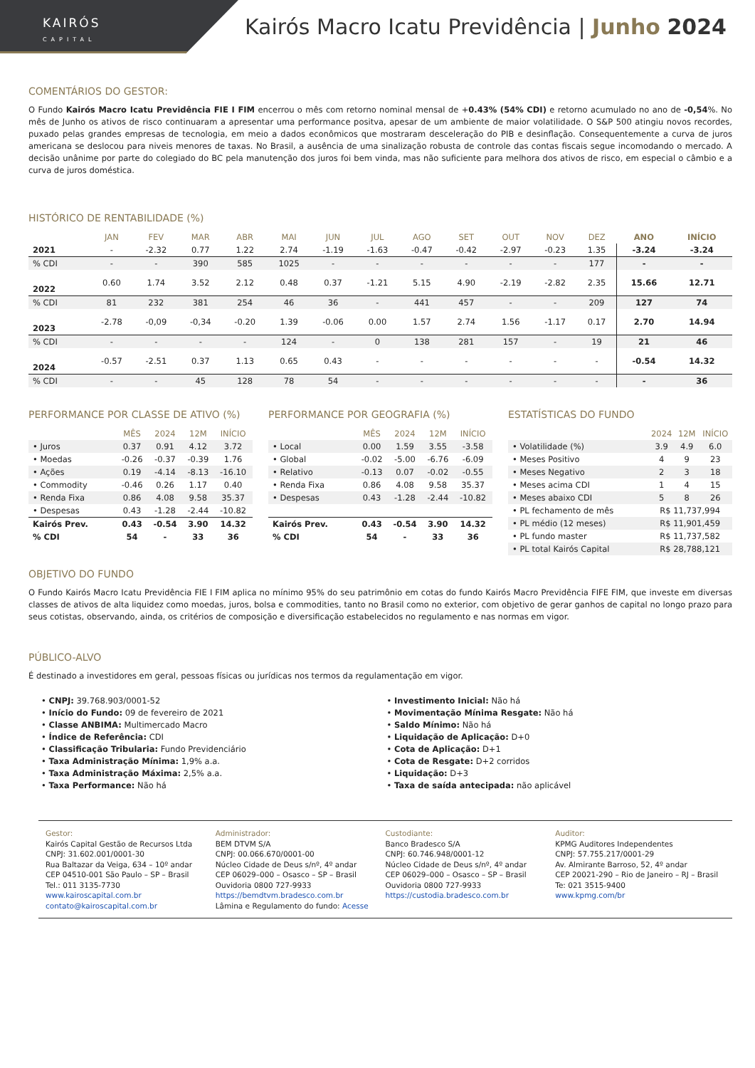KAIRÓS
CAPITAL
Kairós Macro Icatu Previdência | Junho 2024
COMENTÁRIOS DO GESTOR:
O Fundo Kairós Macro Icatu Previdência FIE I FIM encerrou o mês com retorno nominal mensal de +0.43% (54% CDI) e retorno acumulado no ano de -0,54%. No mês de Junho os ativos de risco continuaram a apresentar uma performance positva, apesar de um ambiente de maior volatilidade. O S&P 500 atingiu novos recordes, puxado pelas grandes empresas de tecnologia, em meio a dados econômicos que mostraram desceleração do PIB e desinflação. Consequentemente a curva de juros americana se deslocou para niveis menores de taxas. No Brasil, a ausência de uma sinalização robusta de controle das contas fiscais segue incomodando o mercado. A decisão unânime por parte do colegiado do BC pela manutenção dos juros foi bem vinda, mas não suficiente para melhora dos ativos de risco, em especial o câmbio e a curva de juros doméstica.
HISTÓRICO DE RENTABILIDADE (%)
| | JAN | FEV | MAR | ABR | MAI | JUN | JUL | AGO | SET | OUT | NOV | DEZ | ANO | INÍCIO |
| --- | --- | --- | --- | --- | --- | --- | --- | --- | --- | --- | --- | --- | --- | --- |
| 2021 | - | -2.32 | 0.77 | 1.22 | 2.74 | -1.19 | -1.63 | -0.47 | -0.42 | -2.97 | -0.23 | 1.35 | -3.24 | -3.24 |
| % CDI | - | - | 390 | 585 | 1025 | - | - | - | - | - | - | 177 | - | - |
| 2022 | 0.60 | 1.74 | 3.52 | 2.12 | 0.48 | 0.37 | -1.21 | 5.15 | 4.90 | -2.19 | -2.82 | 2.35 | 15.66 | 12.71 |
| % CDI | 81 | 232 | 381 | 254 | 46 | 36 | - | 441 | 457 | - | - | 209 | 127 | 74 |
| 2023 | -2.78 | -0,09 | -0,34 | -0.20 | 1.39 | -0.06 | 0.00 | 1.57 | 2.74 | 1.56 | -1.17 | 0.17 | 2.70 | 14.94 |
| % CDI | - | - | - | - | 124 | - | 0 | 138 | 281 | 157 | - | 19 | 21 | 46 |
| 2024 | -0.57 | -2.51 | 0.37 | 1.13 | 0.65 | 0.43 | - | - | - | - | - | - | -0.54 | 14.32 |
| % CDI | - | - | 45 | 128 | 78 | 54 | - | - | - | - | - | - | - | 36 |
PERFORMANCE POR CLASSE DE ATIVO (%)
| | MÊS | 2024 | 12M | INÍCIO |
| --- | --- | --- | --- | --- |
| • Juros | 0.37 | 0.91 | 4.12 | 3.72 |
| • Moedas | -0.26 | -0.37 | -0.39 | 1.76 |
| • Ações | 0.19 | -4.14 | -8.13 | -16.10 |
| • Commodity | -0.46 | 0.26 | 1.17 | 0.40 |
| • Renda Fixa | 0.86 | 4.08 | 9.58 | 35.37 |
| • Despesas | 0.43 | -1.28 | -2.44 | -10.82 |
| Kairós Prev. | 0.43 | -0.54 | 3.90 | 14.32 |
| % CDI | 54 | - | 33 | 36 |
PERFORMANCE POR GEOGRAFIA (%)
| | MÊS | 2024 | 12M | INÍCIO |
| --- | --- | --- | --- | --- |
| • Local | 0.00 | 1.59 | 3.55 | -3.58 |
| • Global | -0.02 | -5.00 | -6.76 | -6.09 |
| • Relativo | -0.13 | 0.07 | -0.02 | -0.55 |
| • Renda Fixa | 0.86 | 4.08 | 9.58 | 35.37 |
| • Despesas | 0.43 | -1.28 | -2.44 | -10.82 |
| Kairós Prev. | 0.43 | -0.54 | 3.90 | 14.32 |
| % CDI | 54 | - | 33 | 36 |
ESTATÍSTICAS DO FUNDO
| | 2024 | 12M | INÍCIO |
| --- | --- | --- | --- |
| • Volatilidade (%) | 3.9 | 4.9 | 6.0 |
| • Meses Positivo | 4 | 9 | 23 |
| • Meses Negativo | 2 | 3 | 18 |
| • Meses acima CDI | 1 | 4 | 15 |
| • Meses abaixo CDI | 5 | 8 | 26 |
| • PL fechamento de mês | R$ 11,737,994 | | |
| • PL médio (12 meses) | R$ 11,901,459 | | |
| • PL fundo master | R$ 11,737,582 | | |
| • PL total Kairós Capital | R$ 28,788,121 | | |
OBJETIVO DO FUNDO
O Fundo Kairós Macro Icatu Previdência FIE I FIM aplica no mínimo 95% do seu patrimônio em cotas do fundo Kairós Macro Previdência FIFE FIM, que investe em diversas classes de ativos de alta liquidez como moedas, juros, bolsa e commodities, tanto no Brasil como no exterior, com objetivo de gerar ganhos de capital no longo prazo para seus cotistas, observando, ainda, os critérios de composição e diversificação estabelecidos no regulamento e nas normas em vigor.
PÚBLICO-ALVO
É destinado a investidores em geral, pessoas físicas ou jurídicas nos termos da regulamentação em vigor.
• CNPJ: 39.768.903/0001-52
• Início do Fundo: 09 de fevereiro de 2021
• Classe ANBIMA: Multimercado Macro
• Índice de Referência: CDI
• Classificação Tribularia: Fundo Previdenciário
• Taxa Administração Mínima: 1,9% a.a.
• Taxa Administração Máxima: 2,5% a.a.
• Taxa Performance: Não há
• Investimento Inicial: Não há
• Movimentação Mínima Resgate: Não há
• Saldo Mínimo: Não há
• Liquidação de Aplicação: D+0
• Cota de Aplicação: D+1
• Cota de Resgate: D+2 corridos
• Liquidação: D+3
• Taxa de saída antecipada: não aplicável
Gestor:
Kairós Capital Gestão de Recursos Ltda
CNPJ: 31.602.001/0001-30
Rua Baltazar da Veiga, 634 – 10º andar
CEP 04510-001 São Paulo – SP – Brasil
Tel.: 011 3135-7730
www.kairoscapital.com.br
contato@kairoscapital.com.br
Administrador:
BEM DTVM S/A
CNPJ: 00.066.670/0001-00
Núcleo Cidade de Deus s/nº, 4º andar
CEP 06029–000 – Osasco – SP – Brasil
Ouvidoria 0800 727-9933
https://bemdtvm.bradesco.com.br
Lâmina e Regulamento do fundo: Acesse
Custodiante:
Banco Bradesco S/A
CNPJ: 60.746.948/0001-12
Núcleo Cidade de Deus s/nº, 4º andar
CEP 06029–000 – Osasco – SP – Brasil
Ouvidoria 0800 727-9933
https://custodia.bradesco.com.br
Auditor:
KPMG Auditores Independentes
CNPJ: 57.755.217/0001-29
Av. Almirante Barroso, 52, 4º andar
CEP 20021-290 – Rio de Janeiro – RJ – Brasil
Te: 021 3515-9400
www.kpmg.com/br